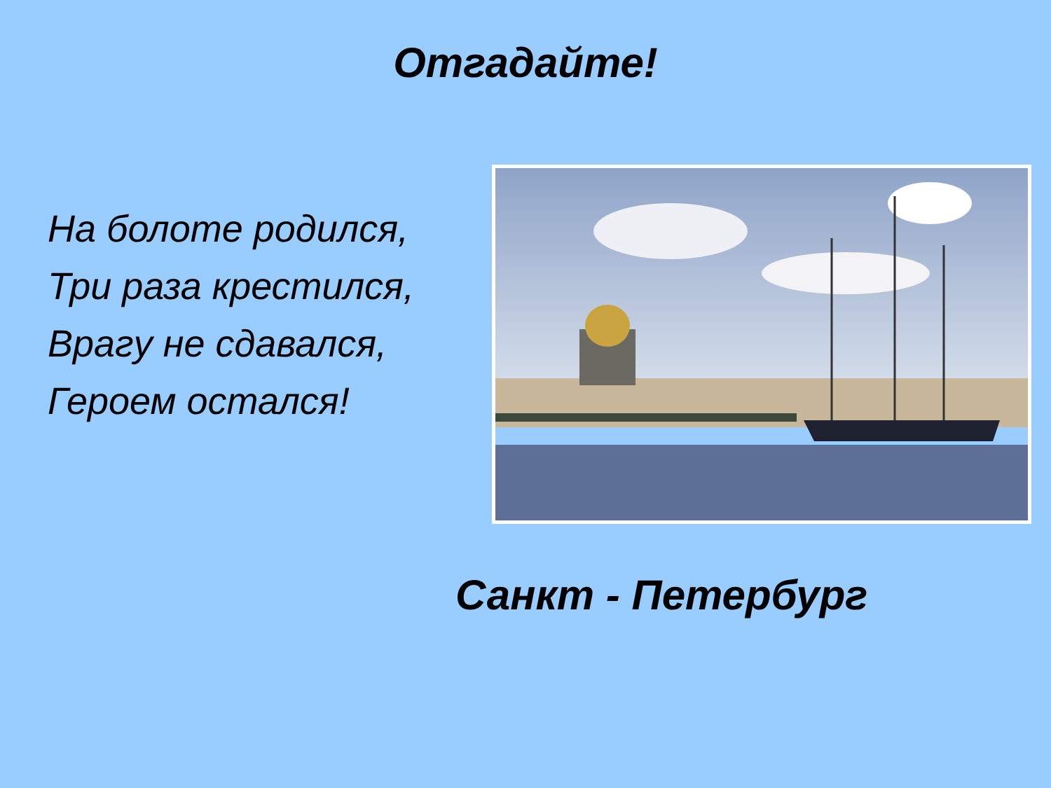Отгадайте!
На болоте родился,
Три раза крестился,
Врагу не сдавался,
Героем остался!
Санкт - Петербург